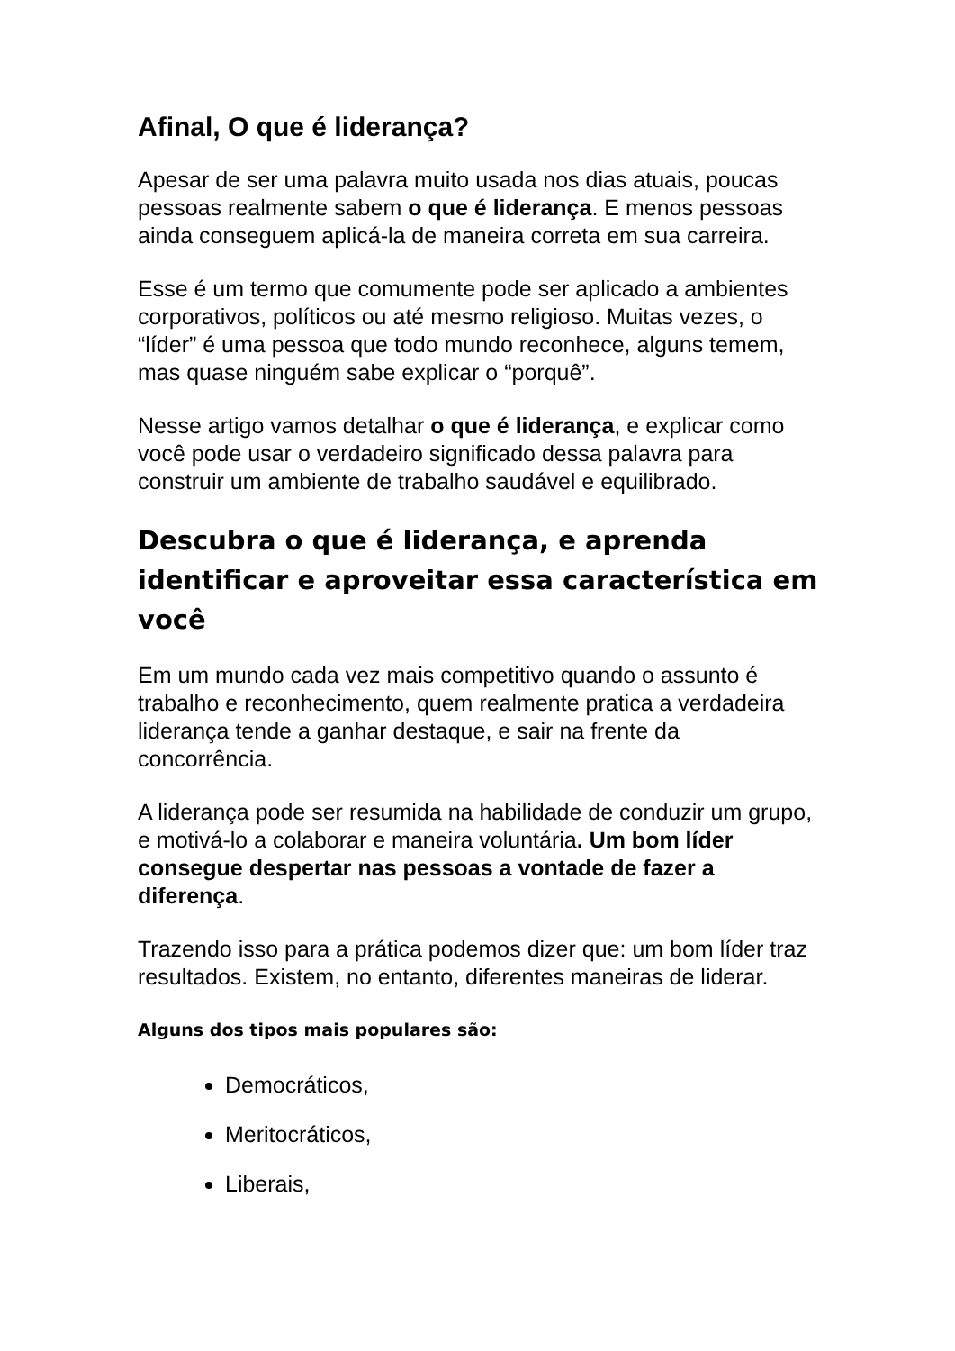Afinal, O que é liderança?
Apesar de ser uma palavra muito usada nos dias atuais, poucas pessoas realmente sabem o que é liderança. E menos pessoas ainda conseguem aplicá-la de maneira correta em sua carreira.
Esse é um termo que comumente pode ser aplicado a ambientes corporativos, políticos ou até mesmo religioso. Muitas vezes, o “líder” é uma pessoa que todo mundo reconhece, alguns temem, mas quase ninguém sabe explicar o “porquê”.
Nesse artigo vamos detalhar o que é liderança, e explicar como você pode usar o verdadeiro significado dessa palavra para construir um ambiente de trabalho saudável e equilibrado.
Descubra o que é liderança, e aprenda identificar e aproveitar essa característica em você
Em um mundo cada vez mais competitivo quando o assunto é trabalho e reconhecimento, quem realmente pratica a verdadeira liderança tende a ganhar destaque, e sair na frente da concorrência.
A liderança pode ser resumida na habilidade de conduzir um grupo, e motivá-lo a colaborar e maneira voluntária. Um bom líder consegue despertar nas pessoas a vontade de fazer a diferença.
Trazendo isso para a prática podemos dizer que: um bom líder traz resultados. Existem, no entanto, diferentes maneiras de liderar.
Alguns dos tipos mais populares são:
Democráticos,
Meritocráticos,
Liberais,